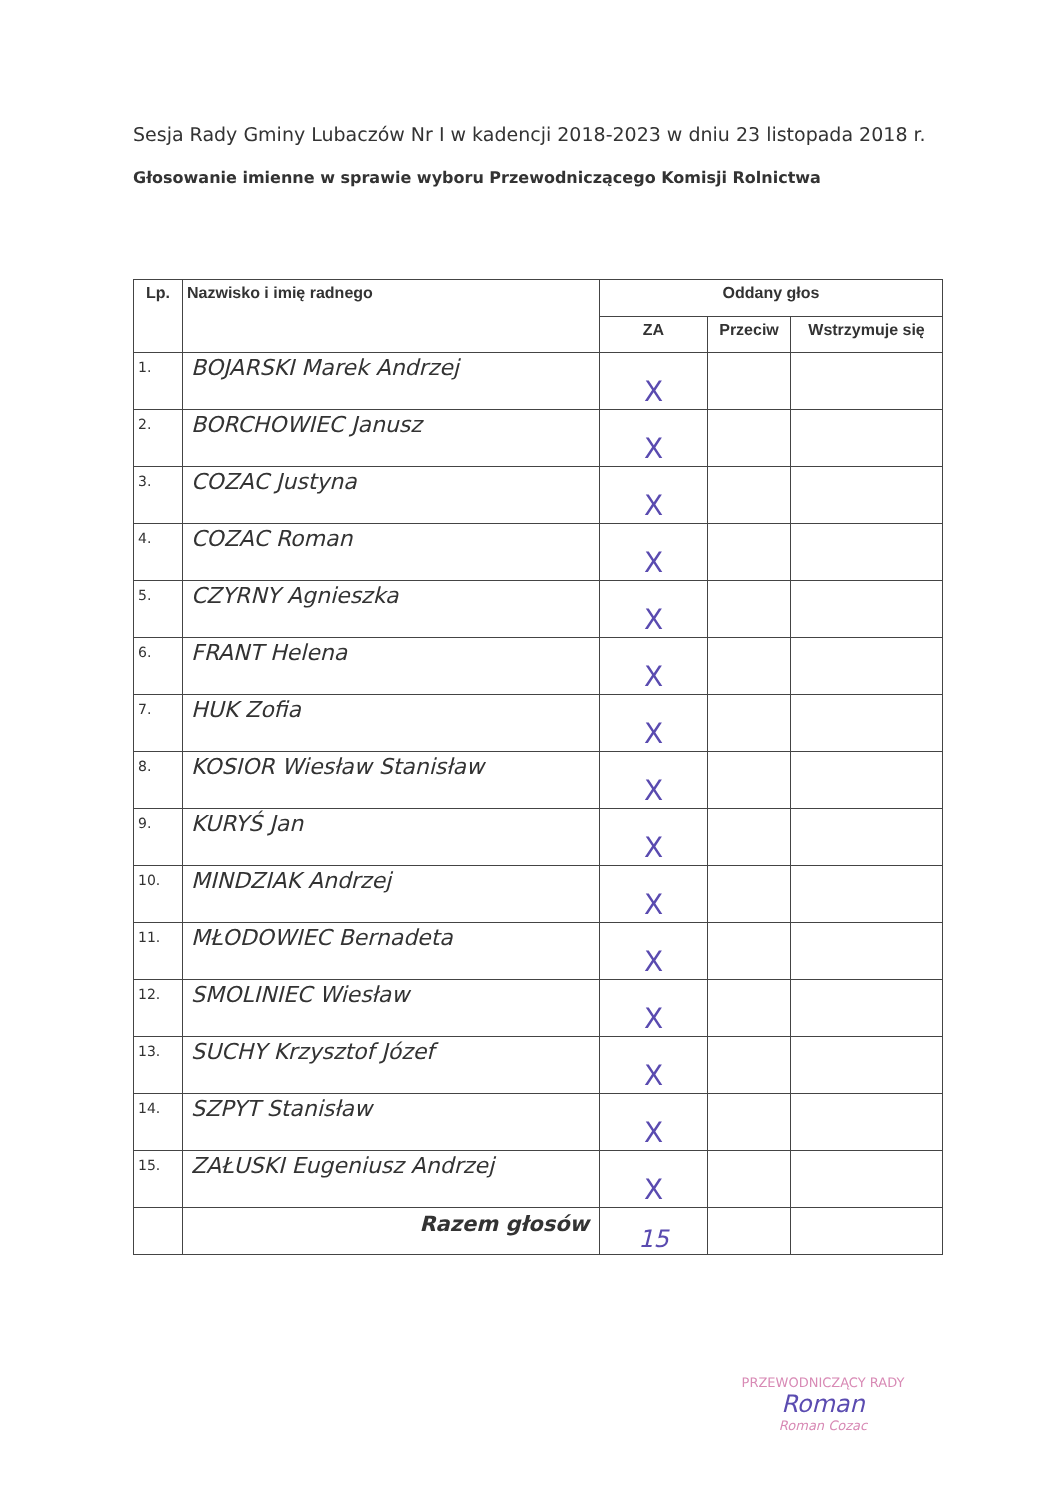Sesja Rady Gminy Lubaczów Nr I w kadencji 2018-2023 w dniu 23 listopada 2018 r.
Głosowanie imienne w sprawie wyboru Przewodniczącego Komisji Rolnictwa
| Lp. | Nazwisko i imię radnego | Oddany głos | | |
| --- | --- | --- | --- | --- |
| | | ZA | Przeciw | Wstrzymuje się |
| 1. | BOJARSKI Marek Andrzej | X | | |
| 2. | BORCHOWIEC Janusz | X | | |
| 3. | COZAC Justyna | X | | |
| 4. | COZAC Roman | X | | |
| 5. | CZYRNY Agnieszka | X | | |
| 6. | FRANT Helena | X | | |
| 7. | HUK Zofia | X | | |
| 8. | KOSIOR Wiesław Stanisław | X | | |
| 9. | KURYŚ Jan | X | | |
| 10. | MINDZIAK Andrzej | X | | |
| 11. | MŁODOWIEC Bernadeta | X | | |
| 12. | SMOLINIEC Wiesław | X | | |
| 13. | SUCHY Krzysztof Józef | X | | |
| 14. | SZPYT Stanisław | X | | |
| 15. | ZAŁUSKI Eugeniusz Andrzej | X | | |
| | Razem głosów | 15 | | |
PRZEWODNICZĄCY RADY
Roman
Roman Cozac